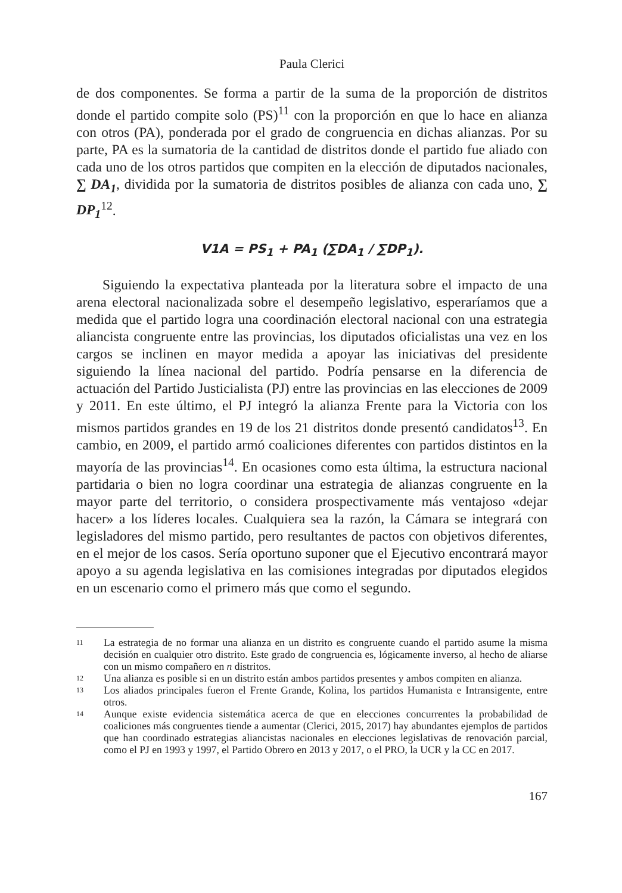Paula Clerici
de dos componentes. Se forma a partir de la suma de la proporción de distritos donde el partido compite solo (PS)<sup>11</sup> con la proporción en que lo hace en alianza con otros (PA), ponderada por el grado de congruencia en dichas alianzas. Por su parte, PA es la sumatoria de la cantidad de distritos donde el partido fue aliado con cada uno de los otros partidos que compiten en la elección de diputados nacionales, ∑ DA<sub>1</sub>, dividida por la sumatoria de distritos posibles de alianza con cada uno, ∑ DP<sub>1</sub><sup>12</sup>.
V1A = PS<sub>1</sub> + PA<sub>1</sub> (∑DA<sub>1</sub> / ∑DP<sub>1</sub>).
Siguiendo la expectativa planteada por la literatura sobre el impacto de una arena electoral nacionalizada sobre el desempeño legislativo, esperaríamos que a medida que el partido logra una coordinación electoral nacional con una estrategia aliancista congruente entre las provincias, los diputados oficialistas una vez en los cargos se inclinen en mayor medida a apoyar las iniciativas del presidente siguiendo la línea nacional del partido. Podría pensarse en la diferencia de actuación del Partido Justicialista (PJ) entre las provincias en las elecciones de 2009 y 2011. En este último, el PJ integró la alianza Frente para la Victoria con los mismos partidos grandes en 19 de los 21 distritos donde presentó candidatos<sup>13</sup>. En cambio, en 2009, el partido armó coaliciones diferentes con partidos distintos en la mayoría de las provincias<sup>14</sup>. En ocasiones como esta última, la estructura nacional partidaria o bien no logra coordinar una estrategia de alianzas congruente en la mayor parte del territorio, o considera prospectivamente más ventajoso «dejar hacer» a los líderes locales. Cualquiera sea la razón, la Cámara se integrará con legisladores del mismo partido, pero resultantes de pactos con objetivos diferentes, en el mejor de los casos. Sería oportuno suponer que el Ejecutivo encontrará mayor apoyo a su agenda legislativa en las comisiones integradas por diputados elegidos en un escenario como el primero más que como el segundo.
11 La estrategia de no formar una alianza en un distrito es congruente cuando el partido asume la misma decisión en cualquier otro distrito. Este grado de congruencia es, lógicamente inverso, al hecho de aliarse con un mismo compañero en n distritos.
12 Una alianza es posible si en un distrito están ambos partidos presentes y ambos compiten en alianza.
13 Los aliados principales fueron el Frente Grande, Kolina, los partidos Humanista e Intransigente, entre otros.
14 Aunque existe evidencia sistemática acerca de que en elecciones concurrentes la probabilidad de coaliciones más congruentes tiende a aumentar (Clerici, 2015, 2017) hay abundantes ejemplos de partidos que han coordinado estrategias aliancistas nacionales en elecciones legislativas de renovación parcial, como el PJ en 1993 y 1997, el Partido Obrero en 2013 y 2017, o el PRO, la UCR y la CC en 2017.
167